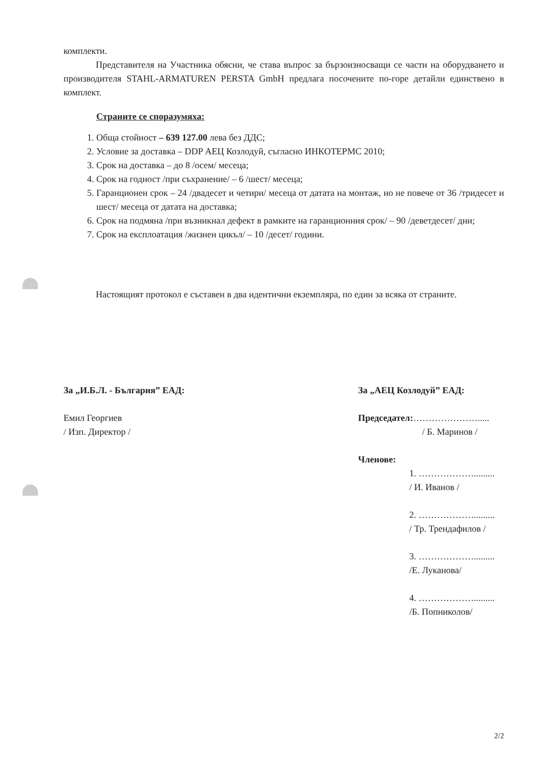комплекти.
Представителя на Участника обясни, че става въпрос за бързоизносващи се части на оборудването и производителя STAHL-ARMATUREN PERSTA GmbH предлага посочените по-горе детайли единствено в комплект.
Страните се споразумяха:
1. Обща стойност – 639 127.00 лева без ДДС;
2. Условие за доставка – DDP АЕЦ Козлодуй, съгласно ИНКОТЕРМС 2010;
3. Срок на доставка – до 8 /осем/ месеца;
4. Срок на годност /при съхранение/ – 6 /шест/ месеца;
5. Гаранционен срок – 24 /двадесет и четири/ месеца от датата на монтаж, но не повече от 36 /тридесет и шест/ месеца от датата на доставка;
6. Срок на подмяна /при възникнал дефект в рамките на гаранционния срок/ – 90 /деветдесет/ дни;
7. Срок на експлоатация /жизнен цикъл/ – 10 /десет/ години.
Настоящият протокол е съставен в два идентични екземпляра, по един за всяка от страните.
За „И.Б.Л. - България” ЕАД:
Емил Георгиев
/ Изп. Директор /
За „АЕЦ Козлодуй” ЕАД:
Председател:………………….....
/ Б. Маринов /
Членове:
1. ……………….........
/ И. Иванов /
2. ……………….........
/ Тр. Трендафилов /
3. ……………….........
/Е. Луканова/
4. ……………….........
/Б. Попниколов/
2/2